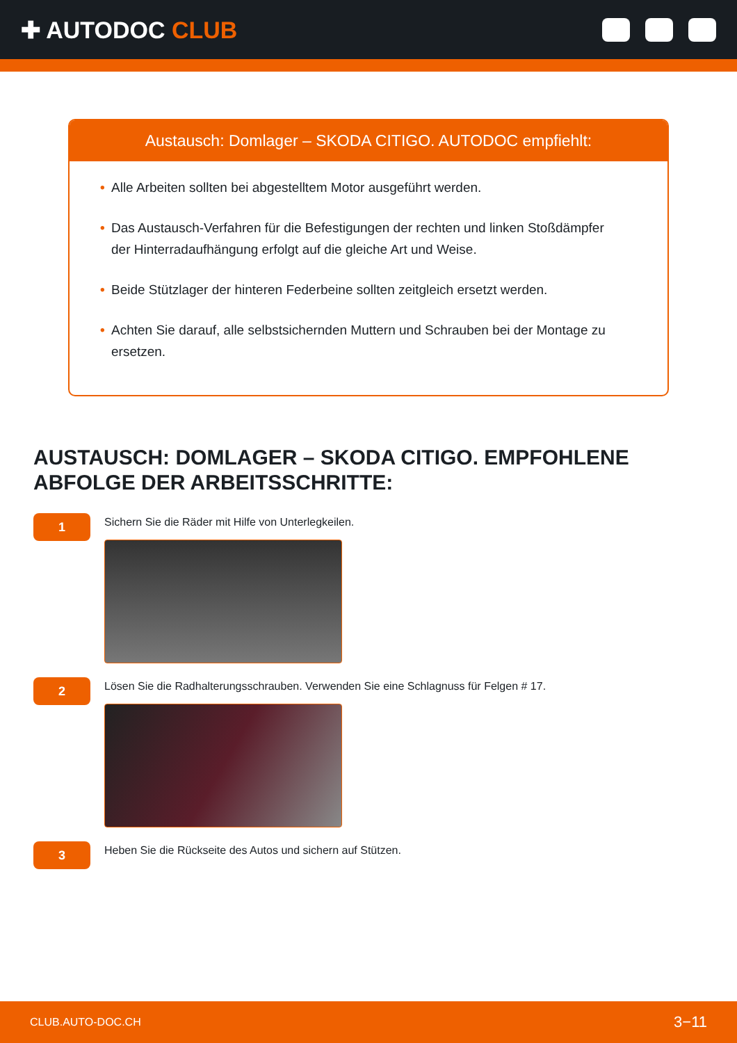✚ AUTODOC CLUB
Austausch: Domlager – SKODA CITIGO. AUTODOC empfiehlt:
• Alle Arbeiten sollten bei abgestelltem Motor ausgeführt werden.
• Das Austausch-Verfahren für die Befestigungen der rechten und linken Stoßdämpfer der Hinterradaufhängung erfolgt auf die gleiche Art und Weise.
• Beide Stützlager der hinteren Federbeine sollten zeitgleich ersetzt werden.
• Achten Sie darauf, alle selbstsichernden Muttern und Schrauben bei der Montage zu ersetzen.
AUSTAUSCH: DOMLAGER – SKODA CITIGO. EMPFOHLENE ABFOLGE DER ARBEITSSCHRITTE:
1
Sichern Sie die Räder mit Hilfe von Unterlegkeilen.
2
Lösen Sie die Radhalterungsschrauben. Verwenden Sie eine Schlagnuss für Felgen # 17.
3
Heben Sie die Rückseite des Autos und sichern auf Stützen.
CLUB.AUTO-DOC.CH 3−11